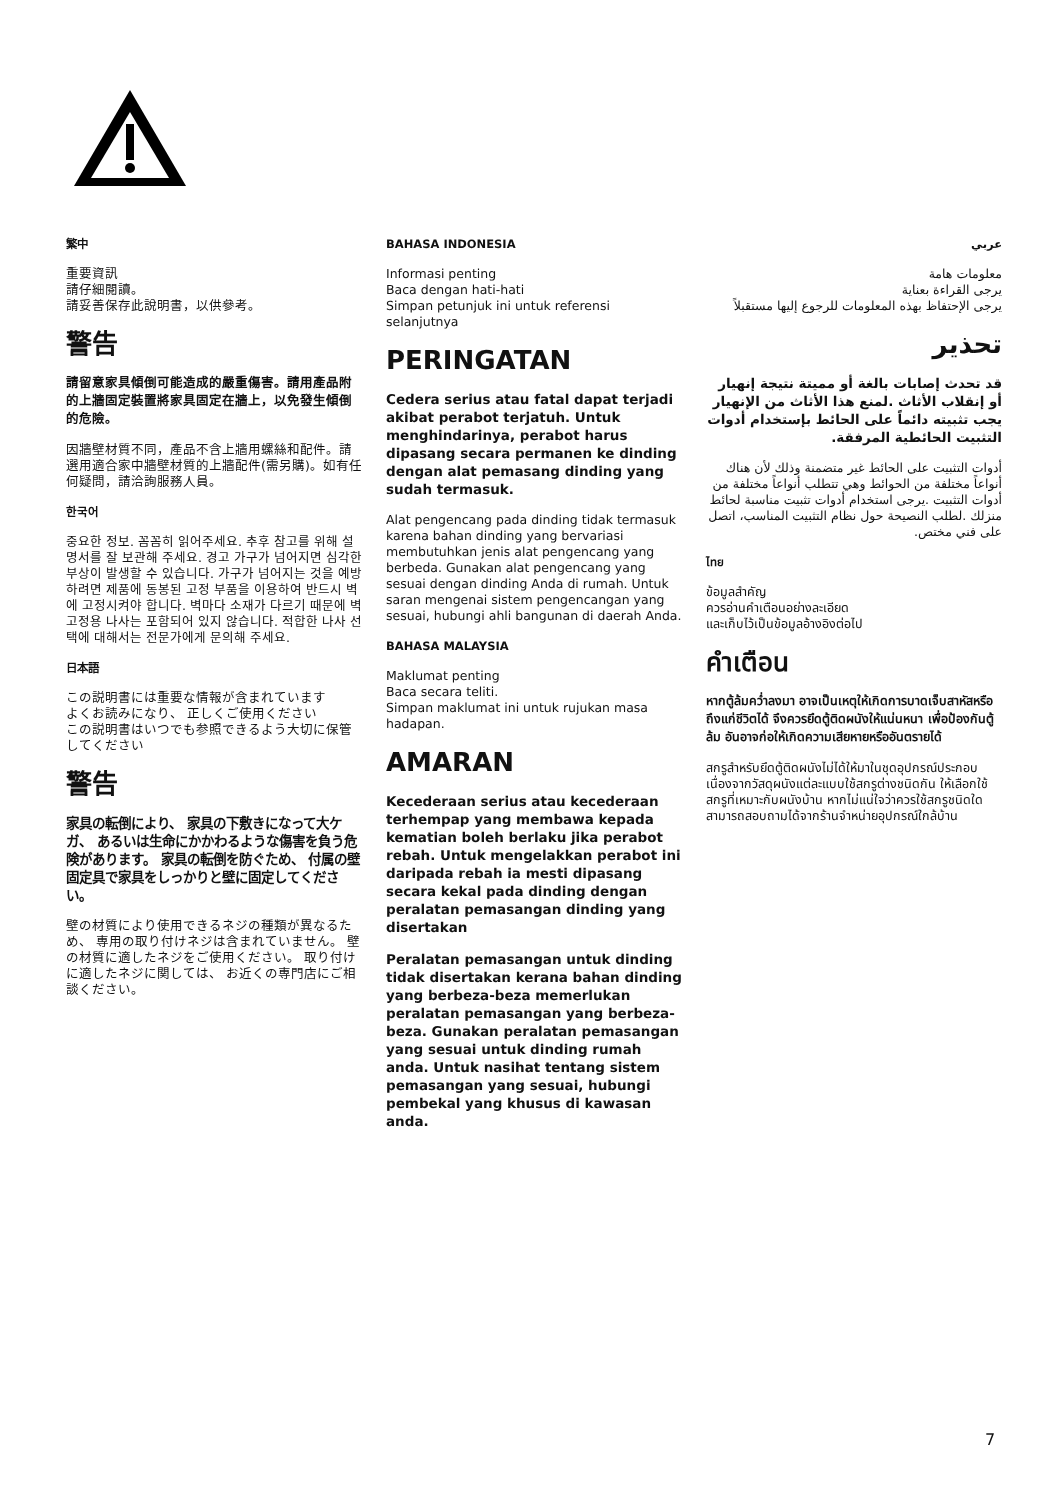繁中
重要資訊
請仔細閱讀。
請妥善保存此說明書，以供參考。
警告
請留意家具傾倒可能造成的嚴重傷害。請用產品附的上牆固定裝置將家具固定在牆上，以免發生傾倒的危險。
因牆壁材質不同，產品不含上牆用螺絲和配件。請選用適合家中牆壁材質的上牆配件(需另購)。如有任何疑問，請洽詢服務人員。
한국어
중요한 정보. 꼼꼼히 읽어주세요. 추후 참고를 위해 설명서를 잘 보관해 주세요. 경고 가구가 넘어지면 심각한 부상이 발생할 수 있습니다. 가구가 넘어지는 것을 예방하려면 제품에 동봉된 고정 부품을 이용하여 반드시 벽에 고정시켜야 합니다. 벽마다 소재가 다르기 때문에 벽 고정용 나사는 포함되어 있지 않습니다. 적합한 나사 선택에 대해서는 전문가에게 문의해 주세요.
日本語
この説明書には重要な情報が含まれています
よくお読みになり、 正しくご使用ください
この説明書はいつでも参照できるよう大切に保管してください
警告
家具の転倒により、 家具の下敷きになって大ケガ、 あるいは生命にかかわるような傷害を負う危険があります。 家具の転倒を防ぐため、 付属の壁固定具で家具をしっかりと壁に固定してください。
壁の材質により使用できるネジの種類が異なるため、 専用の取り付けネジは含まれていません。 壁の材質に適したネジをご使用ください。 取り付けに適したネジに関しては、 お近くの専門店にご相談ください。
BAHASA INDONESIA
Informasi penting
Baca dengan hati-hati
Simpan petunjuk ini untuk referensi selanjutnya
PERINGATAN
Cedera serius atau fatal dapat terjadi akibat perabot terjatuh. Untuk menghindarinya, perabot harus dipasang secara permanen ke dinding dengan alat pemasang dinding yang sudah termasuk.
Alat pengencang pada dinding tidak termasuk karena bahan dinding yang bervariasi membutuhkan jenis alat pengencang yang berbeda. Gunakan alat pengencang yang sesuai dengan dinding Anda di rumah. Untuk saran mengenai sistem pengencangan yang sesuai, hubungi ahli bangunan di daerah Anda.
BAHASA MALAYSIA
Maklumat penting
Baca secara teliti.
Simpan maklumat ini untuk rujukan masa hadapan.
AMARAN
Kecederaan serius atau kecederaan terhempap yang membawa kepada kematian boleh berlaku jika perabot rebah. Untuk mengelakkan perabot ini daripada rebah ia mesti dipasang secara kekal pada dinding dengan peralatan pemasangan dinding yang disertakan
Peralatan pemasangan untuk dinding tidak disertakan kerana bahan dinding yang berbeza-beza memerlukan peralatan pemasangan yang berbeza-beza. Gunakan peralatan pemasangan yang sesuai untuk dinding rumah anda. Untuk nasihat tentang sistem pemasangan yang sesuai, hubungi pembekal yang khusus di kawasan anda.
عربي
معلومات هامة
يرجى القراءة بعناية
يرجى الإحتفاظ بهذه المعلومات للرجوع إليها مستقبلاً
تحذير
قد تحدث إصابات بالغة أو مميتة نتيجة إنهيار أو إنقلاب الأثاث .لمنع هذا الأثاث من الإنهيار يجب تثبيته دائماً على الحائط بإستخدام أدوات التثبيت الحائطية المرفقة.
أدوات التثبيت على الحائط غير متضمنة وذلك لأن هناك أنواعاً مختلفة من الحوائط وهي تتطلب أنواعاً مختلفة من أدوات التثبيت .يرجى استخدام أدوات تثبيت مناسبة لحائط منزلك .لطلب النصيحة حول نظام التثبيت المناسب، اتصل على فني مختص.
ไทย
ข้อมูลสำคัญ
ควรอ่านคำเตือนอย่างละเอียด
และเก็บไว้เป็นข้อมูลอ้างอิงต่อไป
คำเตือน
หากตู้ล้มคว่ำลงมา อาจเป็นเหตุให้เกิดการบาดเจ็บสาหัสหรือถึงแก่ชีวิตได้ จึงควรยึดตู้ติดผนังให้แน่นหนา เพื่อป้องกันตู้ล้ม อันอาจก่อให้เกิดความเสียหายหรืออันตรายได้
สกรูสำหรับยึดตู้ติดผนังไม่ได้ให้มาในชุดอุปกรณ์ประกอบ เนื่องจากวัสดุผนังแต่ละแบบใช้สกรูต่างชนิดกัน ให้เลือกใช้สกรูที่เหมาะกับผนังบ้าน หากไม่แน่ใจว่าควรใช้สกรูชนิดใด สามารถสอบถามได้จากร้านจำหน่ายอุปกรณ์ใกล้บ้าน
7